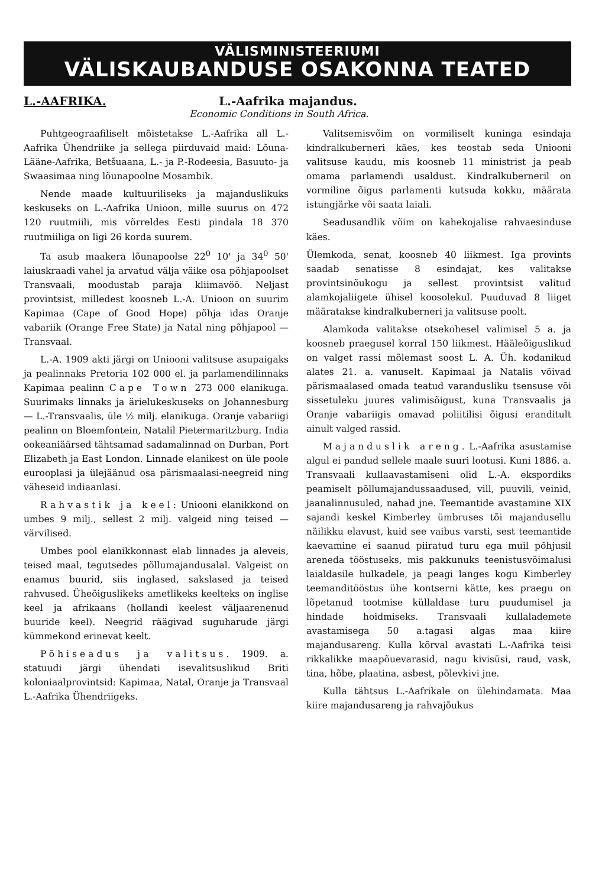VÄLISMINISTEERIUMI
VÄLISKAUBANDUSE OSAKONNA TEATED
L.-AAFRIKA. L.-Aafrika majandus.
Economic Conditions in South Africa.
Puhtgeograafiliselt mõistetakse L.-Aafrika all L.-Aafrika Ühendriike ja sellega piirduvaid maid: Lõuna-Lääne-Aafrika, Betšuaana, L.- ja P.-Rodeesia, Basuuto- ja Swaasimaa ning lõunapoolne Mosambik.
Nende maade kultuuriliseks ja majanduslikuks keskuseks on L.-Aafrika Unioon, mille suurus on 472 120 ruutmiili, mis võrreldes Eesti pindala 18 370 ruutmiiliga on ligi 26 korda suurem.
Ta asub maakera lõunapoolse 22<sup>0</sup> 10' ja 34<sup>0</sup> 50' laiuskraadi vahel ja arvatud välja väike osa põhjapoolset Transvaali, moodustab paraja kliimavöö. Neljast provintsist, milledest koosneb L.-A. Unioon on suurim Kapimaa (Cape of Good Hope) põhja idas Oranje vabariik (Orange Free State) ja Natal ning põhjapool — Transvaal.
L.-A. 1909 akti järgi on Uniooni valitsuse asupaigaks ja pealinnaks Pretoria 102 000 el. ja parlamendilinnaks Kapimaa pealinn Cape Town 273 000 elanikuga. Suurimaks linnaks ja ärielukeskuseks on Johannesburg — L.-Transvaalis, üle ½ milj. elanikuga. Oranje vabariigi pealinn on Bloemfontein, Natalil Pietermaritzburg. India ookeaniäärsed tähtsamad sadamalinnad on Durban, Port Elizabeth ja East London. Linnade elanikest on üle poole eurooplasi ja ülejäänud osa pärismaalasi-neegreid ning väheseid indiaanlasi.
Rahvastik ja keel: Uniooni elanikkond on umbes 9 milj., sellest 2 milj. valgeid ning teised — värvilised.
Umbes pool elanikkonnast elab linnades ja aleveis, teised maal, tegutsedes põllumajandusalal. Valgeist on enamus buurid, siis inglased, sakslased ja teised rahvused. Üheõiguslikeks ametlikeks keelteks on inglise keel ja afrikaans (hollandi keelest väljaarenenud buuride keel). Neegrid räägivad suguharude järgi kümmekond erinevat keelt.
Põhiseadus ja valitsus. 1909. a. statuudi järgi ühendati isevalitsuslikud Briti koloniaalprovintsid: Kapimaa, Natal, Oranje ja Transvaal L.-Aafrika Ühendriigeks.
Valitsemisvõim on vormiliselt kuninga esindaja kindralkuberneri käes, kes teostab seda Uniooni valitsuse kaudu, mis koosneb 11 ministrist ja peab omama parlamendi usaldust. Kindralkuberneril on vormiline õigus parlamenti kutsuda kokku, määrata istungjärke või saata laiali.
Seadusandlik võim on kahekojalise rahvaesinduse käes.
Ülemkoda, senat, koosneb 40 liikmest. Iga provints saadab senatisse 8 esindajat, kes valitakse provintsinõukogu ja sellest provintsist valitud alamkojaliigete ühisel koosolekul. Puuduvad 8 liiget määratakse kindralkuberneri ja valitsuse poolt.
Alamkoda valitakse otsekohesel valimisel 5 a. ja koosneb praegusel korral 150 liikmest. Hääleõiguslikud on valget rassi mõlemast soost L. A. Üh. kodanikud alates 21. a. vanuselt. Kapimaal ja Natalis võivad pärismaalased omada teatud varandusliku tsensuse või sissetuleku juures valimisõigust, kuna Transvaalis ja Oranje vabariigis omavad poliitilisi õigusi eranditult ainult valged rassid.
Majanduslik areng. L.-Aafrika asustamise algul ei pandud sellele maale suuri lootusi. Kuni 1886. a. Transvaali kullaavastamiseni olid L.-A. ekspordiks peamiselt põllumajandussaadused, vill, puuvili, veinid, jaanalinnusuled, nahad jne. Teemantide avastamine XIX sajandi keskel Kimberley ümbruses tõi majandusellu näilikku elavust, kuid see vaibus varsti, sest teemantide kaevamine ei saanud piiratud turu ega muil põhjusil areneda tööstuseks, mis pakkunuks teenistusvõimalusi laialdasile hulkadele, ja peagi langes kogu Kimberley teemanditööstus ühe kontserni kätte, kes praegu on lõpetanud tootmise küllaldase turu puudumisel ja hindade hoidmiseks. Transvaali kullalademete avastamisega 50 a.tagasi algas maa kiire majandusareng. Kulla kõrval avastati L.-Aafrika teisi rikkalikke maapõuevarasid, nagu kivisüsi, raud, vask, tina, hõbe, plaatina, asbest, põlevkivi jne.
Kulla tähtsus L.-Aafrikale on ülehindamata. Maa kiire majandusareng ja rahvajõukus